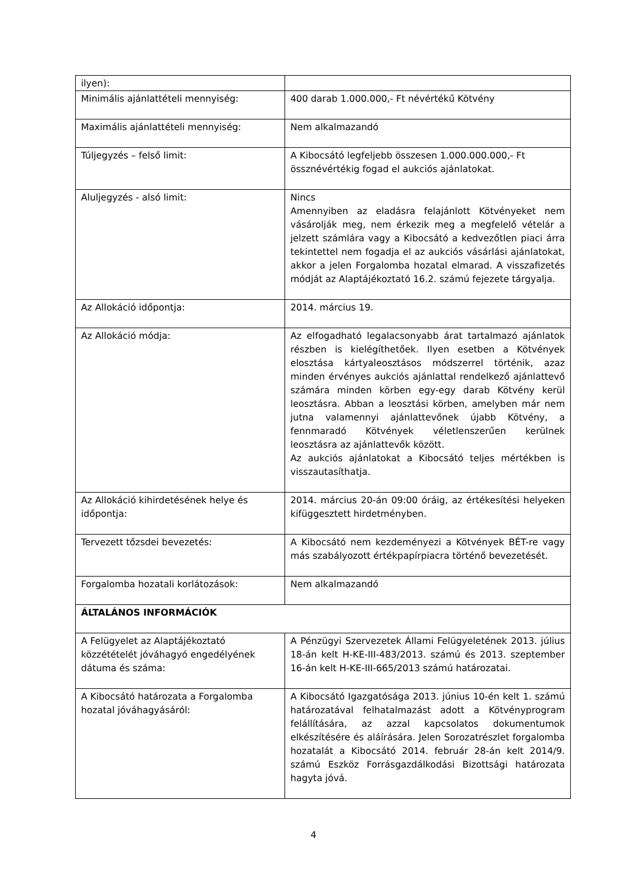| ilyen): | |
| Minimális ajánlattételi mennyiség: | 400 darab 1.000.000,- Ft névértékű Kötvény |
| Maximális ajánlattételi mennyiség: | Nem alkalmazandó |
| Túljegyzés – felső limit: | A Kibocsátó legfeljebb összesen 1.000.000.000,- Ft össznévértékig fogad el aukciós ajánlatokat. |
| Aluljegyzés - alsó limit: | Nincs Amennyiben az eladásra felajánlott Kötvényeket nem vásárolják meg, nem érkezik meg a megfelelő vételár a jelzett számlára vagy a Kibocsátó a kedvezőtlen piaci árra tekintettel nem fogadja el az aukciós vásárlási ajánlatokat, akkor a jelen Forgalomba hozatal elmarad. A visszafizetés módját az Alaptájékoztató 16.2. számú fejezete tárgyalja. |
| Az Allokáció időpontja: | 2014. március 19. |
| Az Allokáció módja: | Az elfogadható legalacsonyabb árat tartalmazó ajánlatok részben is kielégíthetőek. Ilyen esetben a Kötvények elosztása kártyaleosztásos módszerrel történik, azaz minden érvényes aukciós ajánlattal rendelkező ajánlattevő számára minden körben egy-egy darab Kötvény kerül leosztásra. Abban a leosztási körben, amelyben már nem jutna valamennyi ajánlattevőnek újabb Kötvény, a fennmaradó Kötvények véletlenszerűen kerülnek leosztásra az ajánlattevők között. Az aukciós ajánlatokat a Kibocsátó teljes mértékben is visszautasíthatja. |
| Az Allokáció kihirdetésének helye és időpontja: | 2014. március 20-án 09:00 óráig, az értékesítési helyeken kifüggesztett hirdetményben. |
| Tervezett tőzsdei bevezetés: | A Kibocsátó nem kezdeményezi a Kötvények BÉT-re vagy más szabályozott értékpapírpiacra történő bevezetését. |
| Forgalomba hozatali korlátozások: | Nem alkalmazandó |
| ÁLTALÁNOS INFORMÁCIÓK | |
| A Felügyelet az Alaptájékoztató közzétételét jóváhagyó engedélyének dátuma és száma: | A Pénzügyi Szervezetek Állami Felügyeletének 2013. július 18-án kelt H-KE-III-483/2013. számú és 2013. szeptember 16-án kelt H-KE-III-665/2013 számú határozatai. |
| A Kibocsátó határozata a Forgalomba hozatal jóváhagyásáról: | A Kibocsátó Igazgatósága 2013. június 10-én kelt 1. számú határozatával felhatalmazást adott a Kötvényprogram felállítására, az azzal kapcsolatos dokumentumok elkészítésére és aláírására. Jelen Sorozatrészlet forgalomba hozatalát a Kibocsátó 2014. február 28-án kelt 2014/9. számú Eszköz Forrásgazdálkodási Bizottsági határozata hagyta jóvá. |
4